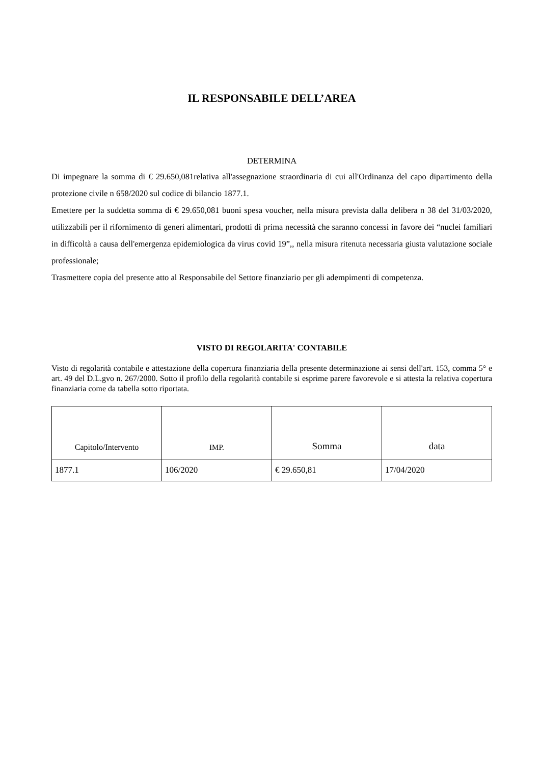IL RESPONSABILE DELL’AREA
DETERMINA
Di impegnare la somma di € 29.650,081relativa all'assegnazione straordinaria di cui all'Ordinanza del capo dipartimento della protezione civile n 658/2020 sul codice di bilancio 1877.1.
Emettere per la suddetta somma di € 29.650,081 buoni spesa voucher, nella misura prevista dalla delibera n 38 del 31/03/2020, utilizzabili per il rifornimento di generi alimentari, prodotti di prima necessità che saranno concessi in favore dei “nuclei familiari in difficoltà a causa dell'emergenza epidemiologica da virus covid 19”,, nella misura ritenuta necessaria giusta valutazione sociale professionale;
Trasmettere copia del presente atto al Responsabile del Settore finanziario per gli adempimenti di competenza.
VISTO DI REGOLARITA' CONTABILE
Visto di regolarità contabile e attestazione della copertura finanziaria della presente determinazione ai sensi dell'art. 153, comma 5° e art. 49 del D.L.gvo n. 267/2000. Sotto il profilo della regolarità contabile si esprime parere favorevole e si attesta la relativa copertura finanziaria come da tabella sotto riportata.
| Capitolo/Intervento | IMP. | Somma | data |
| --- | --- | --- | --- |
| 1877.1 | 106/2020 | € 29.650,81 | 17/04/2020 |